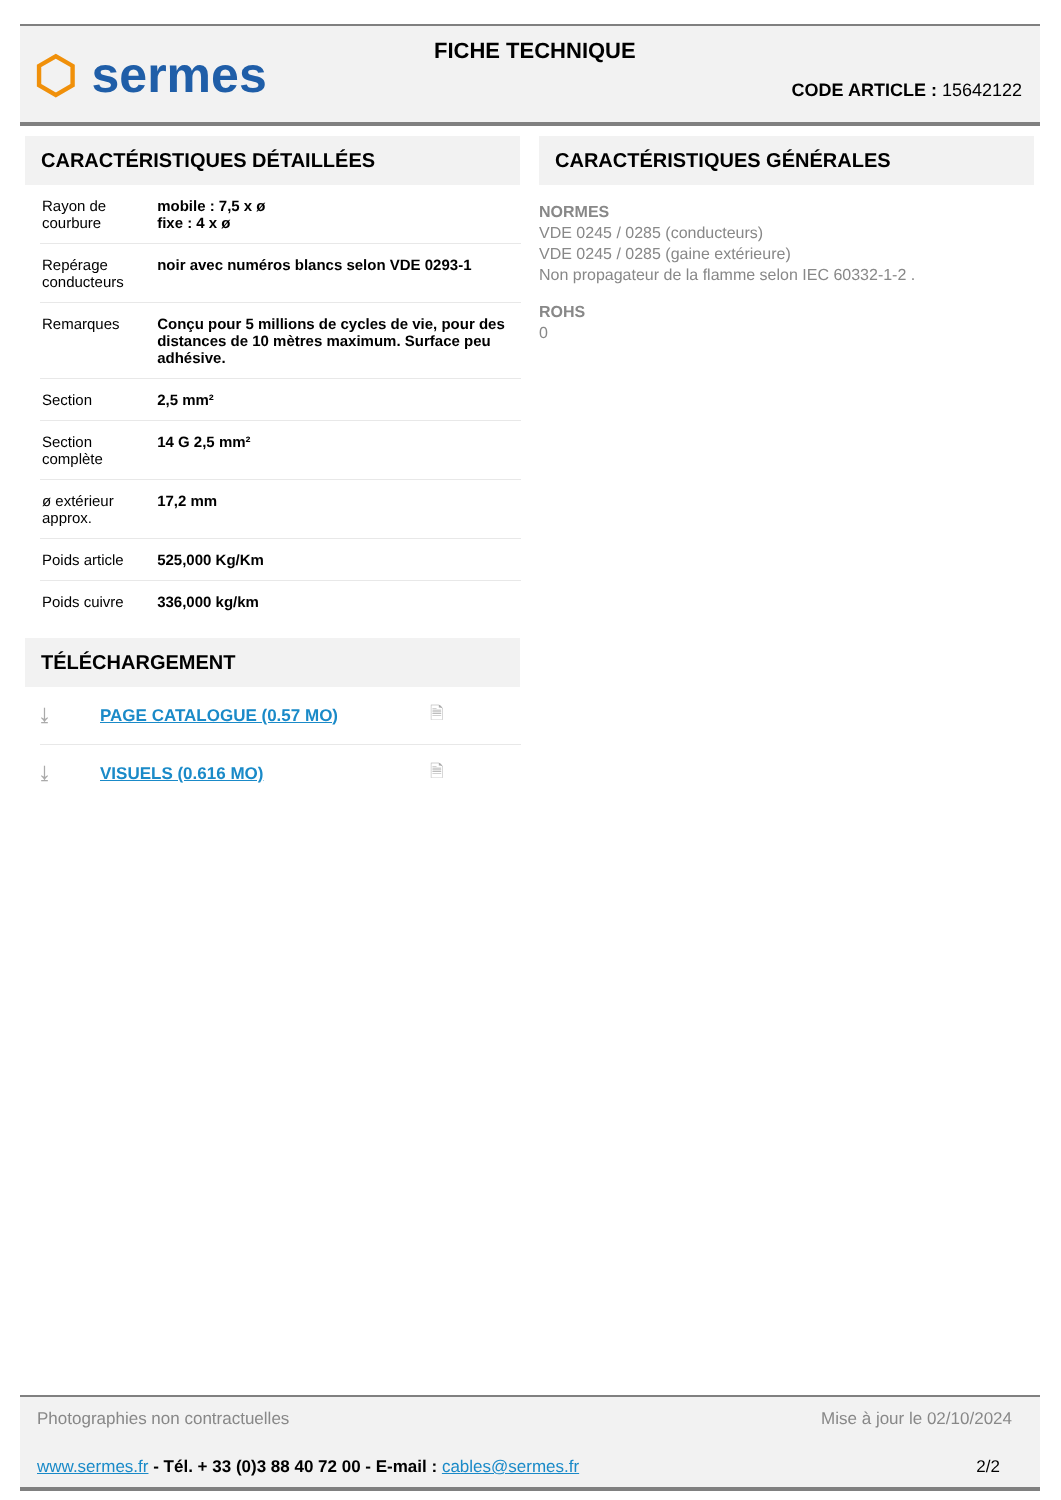⬡ sermes
FICHE TECHNIQUE
CODE ARTICLE : 15642122
CARACTÉRISTIQUES DÉTAILLÉES
| Rayon de courbure | mobile : 7,5 x ø fixe : 4 x ø |
| Repérage conducteurs | noir avec numéros blancs selon VDE 0293-1 |
| Remarques | Conçu pour 5 millions de cycles de vie, pour des distances de 10 mètres maximum. Surface peu adhésive. |
| Section | 2,5 mm² |
| Section complète | 14 G 2,5 mm² |
| ø extérieur approx. | 17,2 mm |
| Poids article | 525,000 Kg/Km |
| Poids cuivre | 336,000 kg/km |
TÉLÉCHARGEMENT
⤓ PAGE CATALOGUE (0.57 MO) 🗎
⤓ VISUELS (0.616 MO) 🗎
CARACTÉRISTIQUES GÉNÉRALES
NORMES
VDE 0245 / 0285 (conducteurs)
VDE 0245 / 0285 (gaine extérieure)
Non propagateur de la flamme selon IEC 60332-1-2 .
ROHS
0
Photographies non contractuelles Mise à jour le 02/10/2024
www.sermes.fr - Tél. + 33 (0)3 88 40 72 00 - E-mail : cables@sermes.fr 2/2